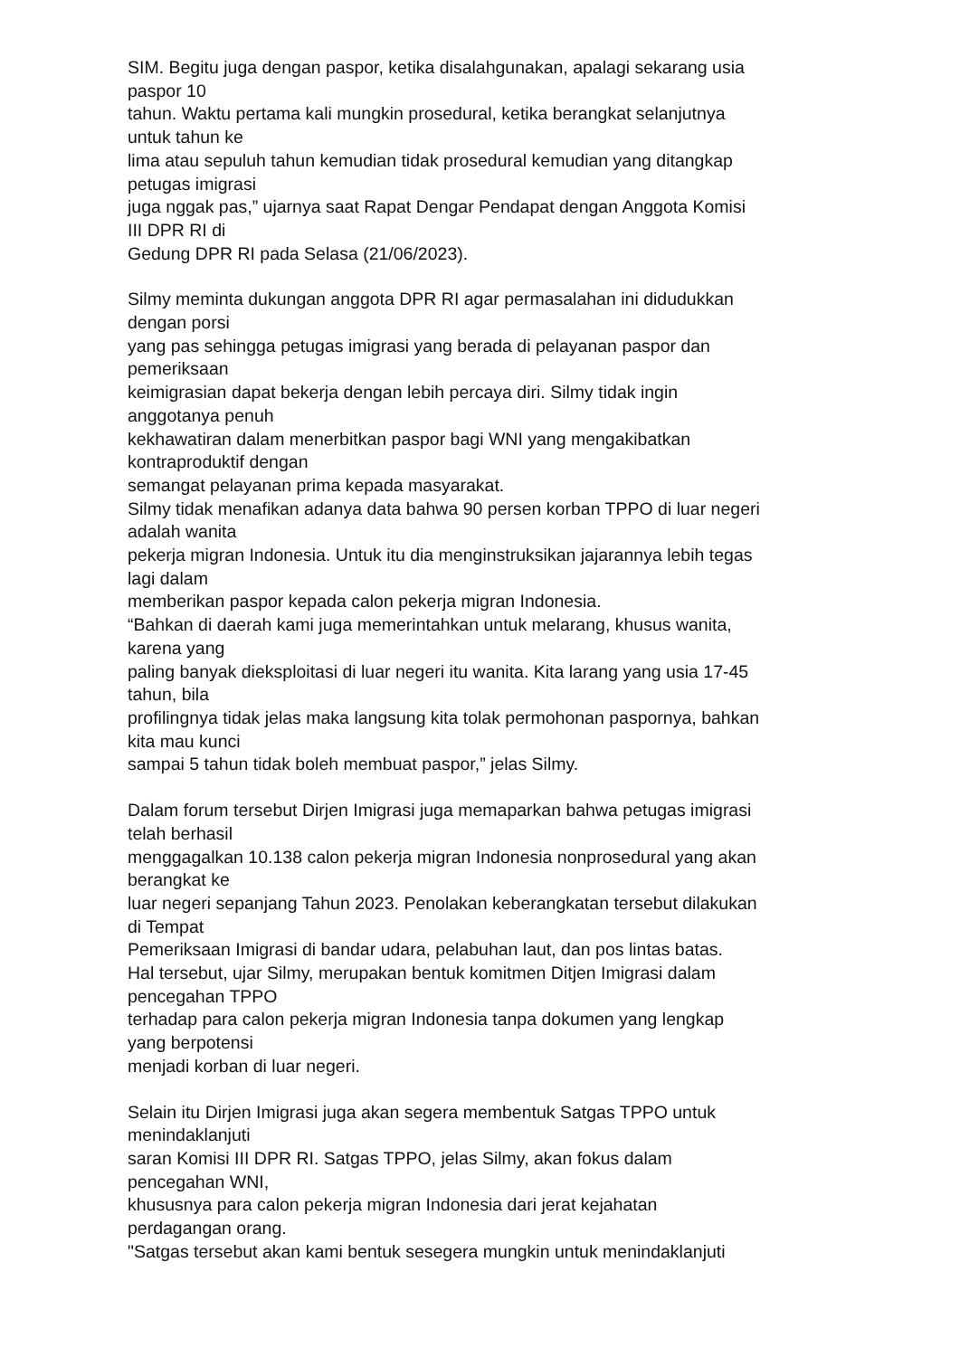SIM. Begitu juga dengan paspor, ketika disalahgunakan, apalagi sekarang usia
paspor 10
tahun. Waktu pertama kali mungkin prosedural, ketika berangkat selanjutnya
untuk tahun ke
lima atau sepuluh tahun kemudian tidak prosedural kemudian yang ditangkap
petugas imigrasi
juga nggak pas,” ujarnya saat Rapat Dengar Pendapat dengan Anggota Komisi
III DPR RI di
Gedung DPR RI pada Selasa (21/06/2023).
Silmy meminta dukungan anggota DPR RI agar permasalahan ini didudukkan
dengan porsi
yang pas sehingga petugas imigrasi yang berada di pelayanan paspor dan
pemeriksaan
keimigrasian dapat bekerja dengan lebih percaya diri. Silmy tidak ingin
anggotanya penuh
kekhawatiran dalam menerbitkan paspor bagi WNI yang mengakibatkan
kontraproduktif dengan
semangat pelayanan prima kepada masyarakat.
Silmy tidak menafikan adanya data bahwa 90 persen korban TPPO di luar negeri
adalah wanita
pekerja migran Indonesia. Untuk itu dia menginstruksikan jajarannya lebih tegas
lagi dalam
memberikan paspor kepada calon pekerja migran Indonesia.
“Bahkan di daerah kami juga memerintahkan untuk melarang, khusus wanita,
karena yang
paling banyak dieksploitasi di luar negeri itu wanita. Kita larang yang usia 17-45
tahun, bila
profilingnya tidak jelas maka langsung kita tolak permohonan paspornya, bahkan
kita mau kunci
sampai 5 tahun tidak boleh membuat paspor,” jelas Silmy.
Dalam forum tersebut Dirjen Imigrasi juga memaparkan bahwa petugas imigrasi
telah berhasil
menggagalkan 10.138 calon pekerja migran Indonesia nonprosedural yang akan
berangkat ke
luar negeri sepanjang Tahun 2023. Penolakan keberangkatan tersebut dilakukan
di Tempat
Pemeriksaan Imigrasi di bandar udara, pelabuhan laut, dan pos lintas batas.
Hal tersebut, ujar Silmy, merupakan bentuk komitmen Ditjen Imigrasi dalam
pencegahan TPPO
terhadap para calon pekerja migran Indonesia tanpa dokumen yang lengkap
yang berpotensi
menjadi korban di luar negeri.
Selain itu Dirjen Imigrasi juga akan segera membentuk Satgas TPPO untuk
menindaklanjuti
saran Komisi III DPR RI. Satgas TPPO, jelas Silmy, akan fokus dalam
pencegahan WNI,
khususnya para calon pekerja migran Indonesia dari jerat kejahatan
perdagangan orang.
"Satgas tersebut akan kami bentuk sesegera mungkin untuk menindaklanjuti